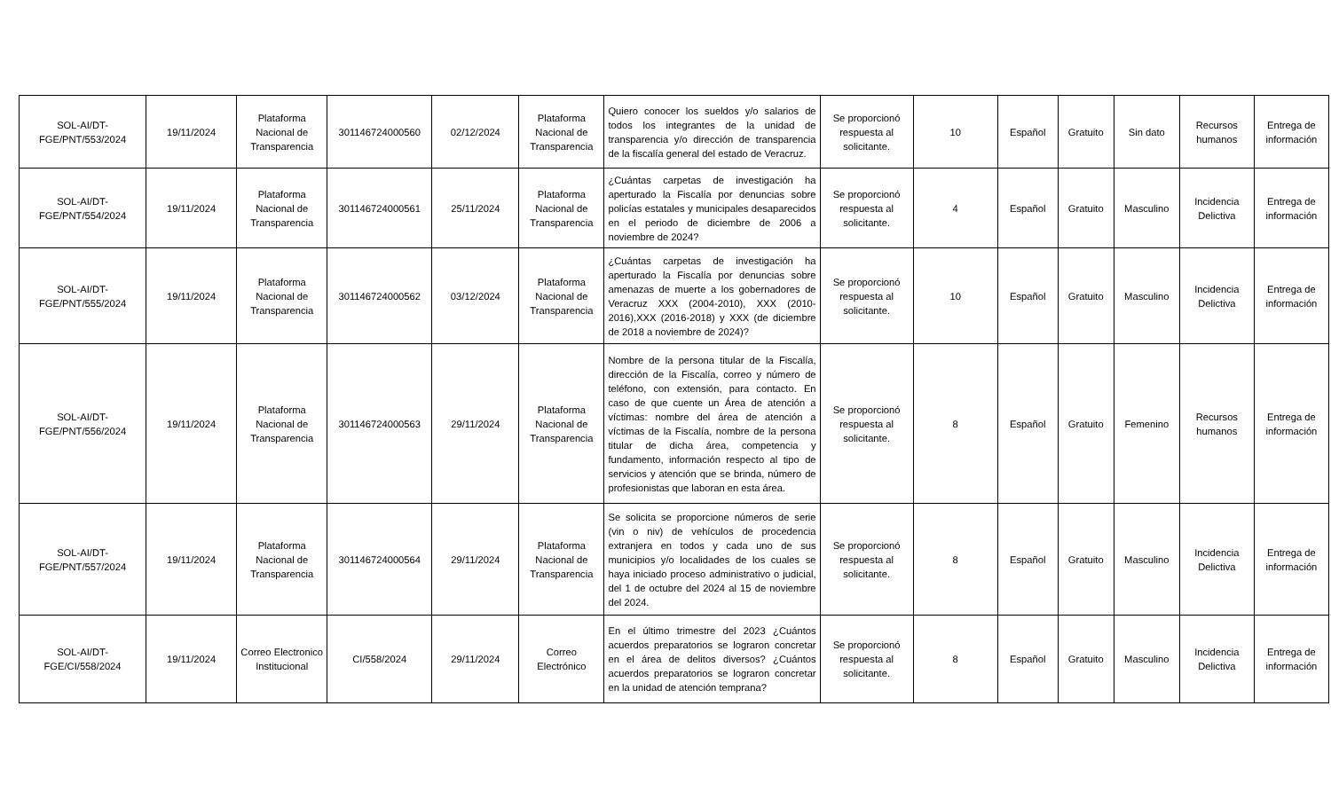| SOL-AI/DT-FGE/PNT/553/2024 | 19/11/2024 | Plataforma Nacional de Transparencia | 301146724000560 | 02/12/2024 | Plataforma Nacional de Transparencia | Quiero conocer los sueldos y/o salarios de todos los integrantes de la unidad de transparencia y/o dirección de transparencia de la fiscalía general del estado de Veracruz. | Se proporcionó respuesta al solicitante. | 10 | Español | Gratuito | Sin dato | Recursos humanos | Entrega de información |
| SOL-AI/DT-FGE/PNT/554/2024 | 19/11/2024 | Plataforma Nacional de Transparencia | 301146724000561 | 25/11/2024 | Plataforma Nacional de Transparencia | ¿Cuántas carpetas de investigación ha aperturado la Fiscalía por denuncias sobre policías estatales y municipales desaparecidos en el periodo de diciembre de 2006 a noviembre de 2024? | Se proporcionó respuesta al solicitante. | 4 | Español | Gratuito | Masculino | Incidencia Delictiva | Entrega de información |
| SOL-AI/DT-FGE/PNT/555/2024 | 19/11/2024 | Plataforma Nacional de Transparencia | 301146724000562 | 03/12/2024 | Plataforma Nacional de Transparencia | ¿Cuántas carpetas de investigación ha aperturado la Fiscalía por denuncias sobre amenazas de muerte a los gobernadores de Veracruz XXX (2004-2010), XXX (2010-2016),XXX (2016-2018) y XXX (de diciembre de 2018 a noviembre de 2024)? | Se proporcionó respuesta al solicitante. | 10 | Español | Gratuito | Masculino | Incidencia Delictiva | Entrega de información |
| SOL-AI/DT-FGE/PNT/556/2024 | 19/11/2024 | Plataforma Nacional de Transparencia | 301146724000563 | 29/11/2024 | Plataforma Nacional de Transparencia | Nombre de la persona titular de la Fiscalía, dirección de la Fiscalía, correo y número de teléfono, con extensión, para contacto. En caso de que cuente un Área de atención a víctimas: nombre del área de atención a víctimas de la Fiscalía, nombre de la persona titular de dicha área, competencia y fundamento, información respecto al tipo de servicios y atención que se brinda, número de profesionistas que laboran en esta área. | Se proporcionó respuesta al solicitante. | 8 | Español | Gratuito | Femenino | Recursos humanos | Entrega de información |
| SOL-AI/DT-FGE/PNT/557/2024 | 19/11/2024 | Plataforma Nacional de Transparencia | 301146724000564 | 29/11/2024 | Plataforma Nacional de Transparencia | Se solicita se proporcione números de serie (vin o niv) de vehículos de procedencia extranjera en todos y cada uno de sus municipios y/o localidades de los cuales se haya iniciado proceso administrativo o judicial, del 1 de octubre del 2024 al 15 de noviembre del 2024. | Se proporcionó respuesta al solicitante. | 8 | Español | Gratuito | Masculino | Incidencia Delictiva | Entrega de información |
| SOL-AI/DT-FGE/CI/558/2024 | 19/11/2024 | Correo Electronico Institucional | CI/558/2024 | 29/11/2024 | Correo Electrónico | En el último trimestre del 2023 ¿Cuántos acuerdos preparatorios se lograron concretar en el área de delitos diversos? ¿Cuántos acuerdos preparatorios se lograron concretar en la unidad de atención temprana? | Se proporcionó respuesta al solicitante. | 8 | Español | Gratuito | Masculino | Incidencia Delictiva | Entrega de información |